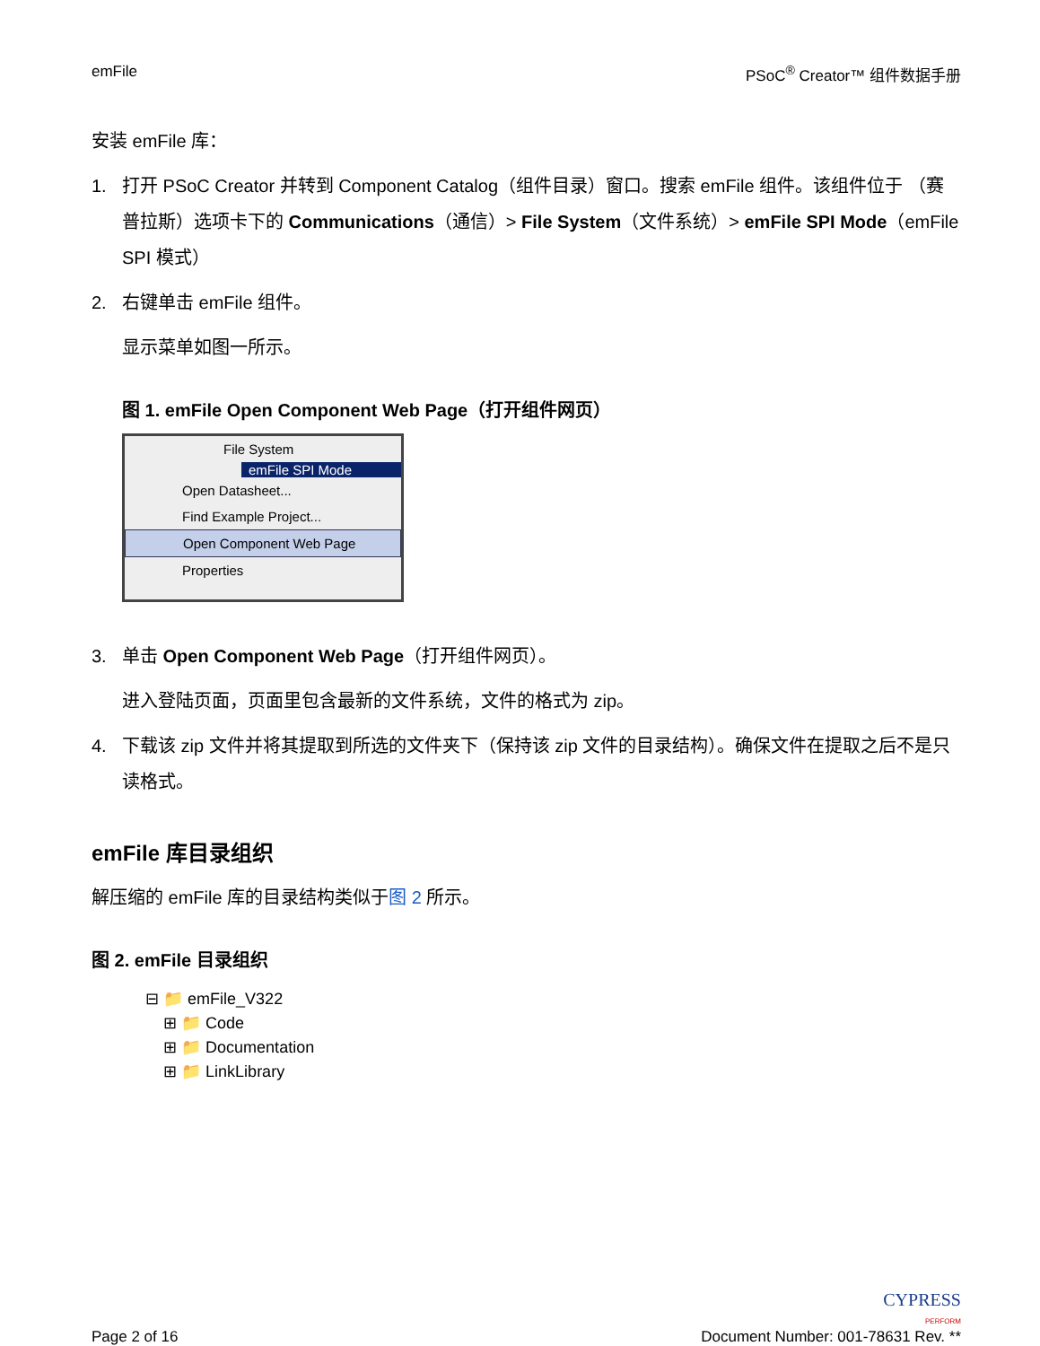emFile PSoC<sup>®</sup> Creator™ 组件数据手册
安装 emFile 库：
1. 打开 PSoC Creator 并转到 Component Catalog（组件目录）窗口。搜索 emFile 组件。该组件位于 （赛普拉斯）选项卡下的 Communications（通信）> File System（文件系统）> emFile SPI Mode（emFile SPI 模式）
2. 右键单击 emFile 组件。
显示菜单如图一所示。
图 1. emFile Open Component Web Page（打开组件网页）
File System
emFile SPI Mode
Open Datasheet...
Find Example Project...
Open Component Web Page
Properties
3. 单击 Open Component Web Page（打开组件网页）。
进入登陆页面，页面里包含最新的文件系统，文件的格式为 zip。
4. 下载该 zip 文件并将其提取到所选的文件夹下（保持该 zip 文件的目录结构）。确保文件在提取之后不是只读格式。
emFile 库目录组织
解压缩的 emFile 库的目录结构类似于图 2 所示。
图 2. emFile 目录组织
⊟ 📁 emFile_V322
⊞ 📁 Code
⊞ 📁 Documentation
⊞ 📁 LinkLibrary
Page 2 of 16 CYPRESS
PERFORM
Document Number: 001-78631 Rev. **